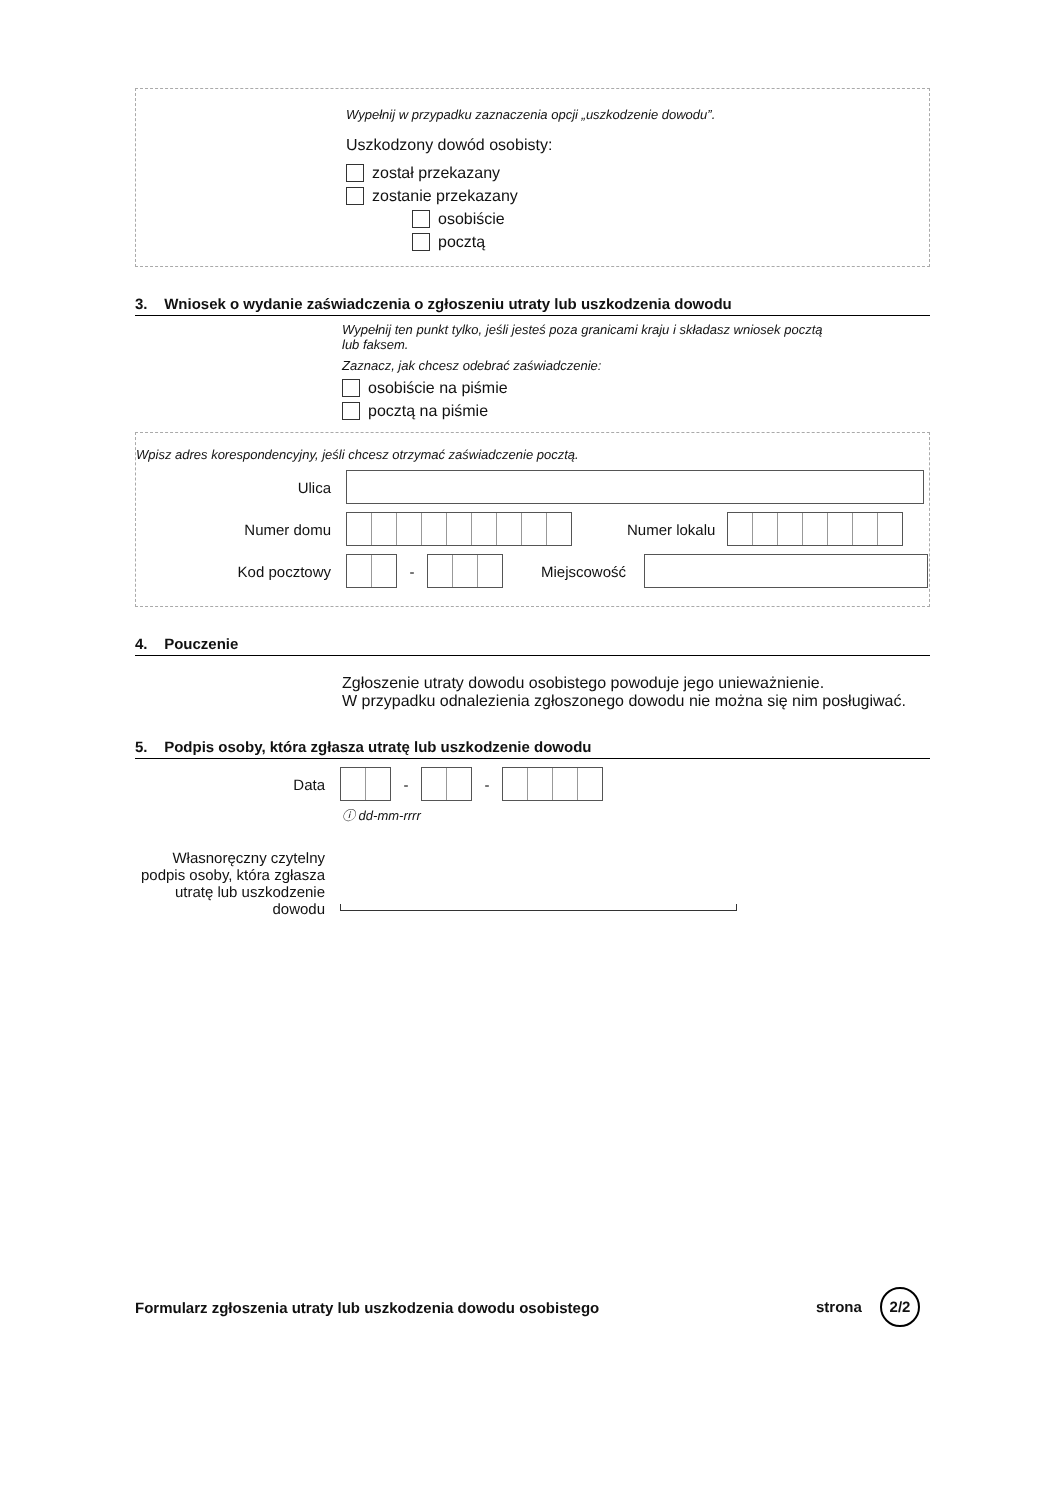Wypełnij w przypadku zaznaczenia opcji „uszkodzenie dowodu”.
Uszkodzony dowód osobisty:
został przekazany
zostanie przekazany
osobiście
pocztą
3. Wniosek o wydanie zaświadczenia o zgłoszeniu utraty lub uszkodzenia dowodu
Wypełnij ten punkt tylko, jeśli jesteś poza granicami kraju i składasz wniosek pocztą
lub faksem.
Zaznacz, jak chcesz odebrać zaświadczenie:
osobiście na piśmie
pocztą na piśmie
Wpisz adres korespondencyjny, jeśli chcesz otrzymać zaświadczenie pocztą.
Ulica
Numer domu Numer lokalu
Kod pocztowy
-
Miejscowość
4. Pouczenie
Zgłoszenie utraty dowodu osobistego powoduje jego unieważnienie.
W przypadku odnalezienia zgłoszonego dowodu nie można się nim posługiwać.
5. Podpis osoby, która zgłasza utratę lub uszkodzenie dowodu
Data
-
-
ⓘ dd-mm-rrrr
Własnoręczny czytelny podpis osoby, która zgłasza utratę lub uszkodzenie dowodu
Formularz zgłoszenia utraty lub uszkodzenia dowodu osobistego strona 2/2